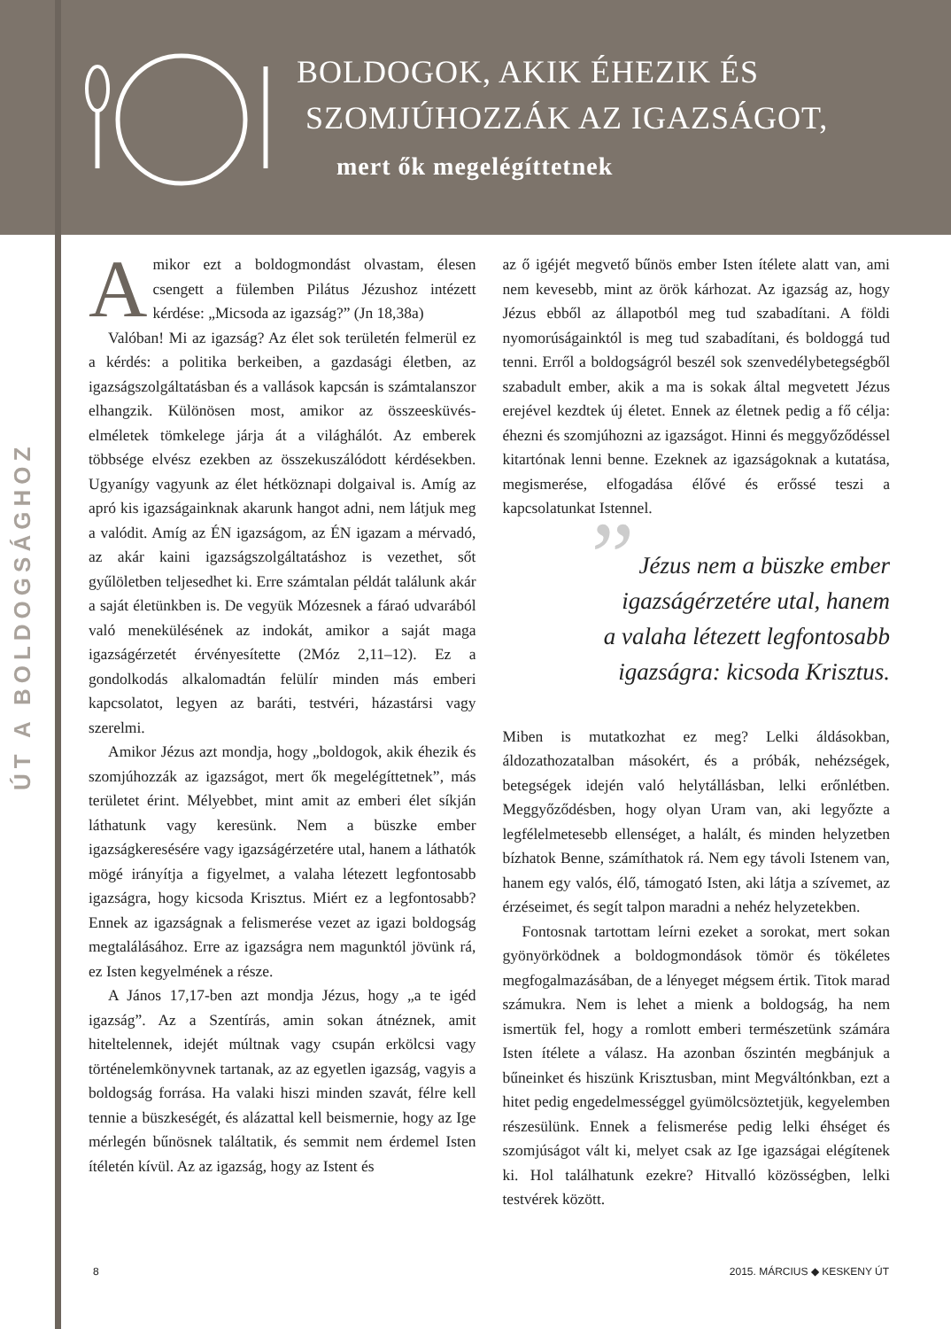BOLDOGOK, AKIK ÉHEZIK ÉS
SZOMJÚHOZZÁK AZ IGAZSÁGOT,
mert ők megelégíttetnek
ÚT A BOLDOGSÁGHOZ
Amikor ezt a boldogmondást olvastam, élesen csengett a fülemben Pilátus Jézushoz intézett kérdése: „Micsoda az igazság?” (Jn 18,38a)
Valóban! Mi az igazság? Az élet sok területén felmerül ez a kérdés: a politika berkeiben, a gazdasági életben, az igazságszolgáltatásban és a vallások kapcsán is számtalanszor elhangzik. Különösen most, amikor az összeesküvés-elméletek tömkelege járja át a világhálót. Az emberek többsége elvész ezekben az összekuszálódott kérdésekben. Ugyanígy vagyunk az élet hétköznapi dolgaival is. Amíg az apró kis igazságainknak akarunk hangot adni, nem látjuk meg a valódit. Amíg az ÉN igazságom, az ÉN igazam a mérvadó, az akár kaini igazságszolgáltatáshoz is vezethet, sőt gyűlöletben teljesedhet ki. Erre számtalan példát találunk akár a saját életünkben is. De vegyük Mózesnek a fáraó udvarából való menekülésének az indokát, amikor a saját maga igazságérzetét érvényesítette (2Móz 2,11–12). Ez a gondolkodás alkalomadtán felülír minden más emberi kapcsolatot, legyen az baráti, testvéri, házastársi vagy szerelmi.
Amikor Jézus azt mondja, hogy „boldogok, akik éhezik és szomjúhozzák az igazságot, mert ők megelégíttetnek”, más területet érint. Mélyebbet, mint amit az emberi élet síkján láthatunk vagy keresünk. Nem a büszke ember igazságkeresésére vagy igazságérzetére utal, hanem a láthatók mögé irányítja a figyelmet, a valaha létezett legfontosabb igazságra, hogy kicsoda Krisztus. Miért ez a legfontosabb? Ennek az igazságnak a felismerése vezet az igazi boldogság megtalálásához. Erre az igazságra nem magunktól jövünk rá, ez Isten kegyelmének a része.
A János 17,17-ben azt mondja Jézus, hogy „a te igéd igazság”. Az a Szentírás, amin sokan átnéznek, amit hiteltelennek, idejét múltnak vagy csupán erkölcsi vagy történelemkönyvnek tartanak, az az egyetlen igazság, vagyis a boldogság forrása. Ha valaki hiszi minden szavát, félre kell tennie a büszkeségét, és alázattal kell beismernie, hogy az Ige mérlegén bűnösnek találtatik, és semmit nem érdemel Isten ítéletén kívül. Az az igazság, hogy az Istent és
az ő igéjét megvető bűnös ember Isten ítélete alatt van, ami nem kevesebb, mint az örök kárhozat. Az igazság az, hogy Jézus ebből az állapotból meg tud szabadítani. A földi nyomorúságainktól is meg tud szabadítani, és boldoggá tud tenni. Erről a boldogságról beszél sok szenvedélybetegségből szabadult ember, akik a ma is sokak által megvetett Jézus erejével kezdtek új életet. Ennek az életnek pedig a fő célja: éhezni és szomjúhozni az igazságot. Hinni és meggyőződéssel kitartónak lenni benne. Ezeknek az igazságoknak a kutatása, megismerése, elfogadása élővé és erőssé teszi a kapcsolatunkat Istennel.
” Jézus nem a büszke ember
igazságérzetére utal, hanem
a valaha létezett legfontosabb
igazságra: kicsoda Krisztus.
Miben is mutatkozhat ez meg? Lelki áldásokban, áldozathozatalban másokért, és a próbák, nehézségek, betegségek idején való helytállásban, lelki erőnlétben. Meggyőződésben, hogy olyan Uram van, aki legyőzte a legfélelmetesebb ellenséget, a halált, és minden helyzetben bízhatok Benne, számíthatok rá. Nem egy távoli Istenem van, hanem egy valós, élő, támogató Isten, aki látja a szívemet, az érzéseimet, és segít talpon maradni a nehéz helyzetekben.
Fontosnak tartottam leírni ezeket a sorokat, mert sokan gyönyörködnek a boldogmondások tömör és tökéletes megfogalmazásában, de a lényeget mégsem értik. Titok marad számukra. Nem is lehet a mienk a boldogság, ha nem ismertük fel, hogy a romlott emberi természetünk számára Isten ítélete a válasz. Ha azonban őszintén megbánjuk a bűneinket és hiszünk Krisztusban, mint Megváltónkban, ezt a hitet pedig engedelmességgel gyümölcsöztetjük, kegyelemben részesülünk. Ennek a felismerése pedig lelki éhséget és szomjúságot vált ki, melyet csak az Ige igazságai elégítenek ki. Hol találhatunk ezekre? Hitvalló közösségben, lelki testvérek között.
8 2015. MÁRCIUS ◆ KESKENY ÚT